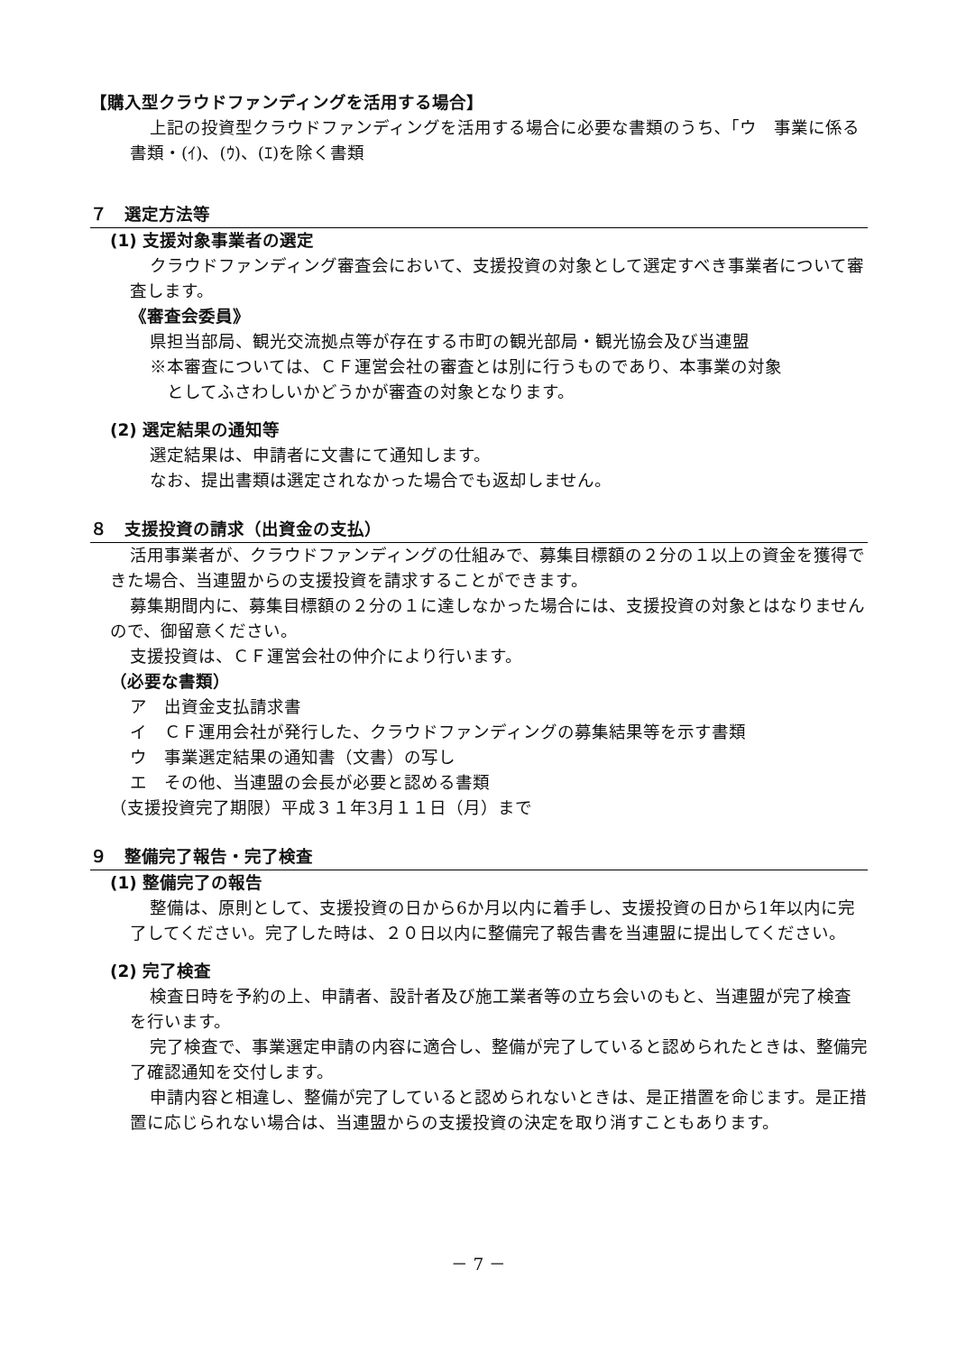【購入型クラウドファンディングを活用する場合】
上記の投資型クラウドファンディングを活用する場合に必要な書類のうち､「ウ　事業に係る書類・(ｲ)、(ｳ)、(ｴ)を除く書類
７　選定方法等
(1) 支援対象事業者の選定
クラウドファンディング審査会において、支援投資の対象として選定すべき事業者について審査します。
《審査会委員》
県担当部局、観光交流拠点等が存在する市町の観光部局・観光協会及び当連盟
※本審査については、ＣＦ運営会社の審査とは別に行うものであり、本事業の対象
　としてふさわしいかどうかが審査の対象となります。
(2) 選定結果の通知等
選定結果は、申請者に文書にて通知します。
なお、提出書類は選定されなかった場合でも返却しません。
８　支援投資の請求（出資金の支払）
活用事業者が、クラウドファンディングの仕組みで、募集目標額の２分の１以上の資金を獲得できた場合、当連盟からの支援投資を請求することができます。
募集期間内に、募集目標額の２分の１に達しなかった場合には、支援投資の対象とはなりませんので、御留意ください。
支援投資は、ＣＦ運営会社の仲介により行います。
（必要な書類）
ア　出資金支払請求書
イ　ＣＦ運用会社が発行した、クラウドファンディングの募集結果等を示す書類
ウ　事業選定結果の通知書（文書）の写し
エ　その他、当連盟の会長が必要と認める書類
（支援投資完了期限）平成３１年3月１１日（月）まで
９　整備完了報告・完了検査
(1) 整備完了の報告
整備は、原則として、支援投資の日から6か月以内に着手し、支援投資の日から1年以内に完了してください。完了した時は、２０日以内に整備完了報告書を当連盟に提出してください。
(2) 完了検査
検査日時を予約の上、申請者、設計者及び施工業者等の立ち会いのもと、当連盟が完了検査を行います。
完了検査で、事業選定申請の内容に適合し、整備が完了していると認められたときは、整備完了確認通知を交付します。
申請内容と相違し、整備が完了していると認められないときは、是正措置を命じます。是正措置に応じられない場合は、当連盟からの支援投資の決定を取り消すこともあります。
－ 7 －